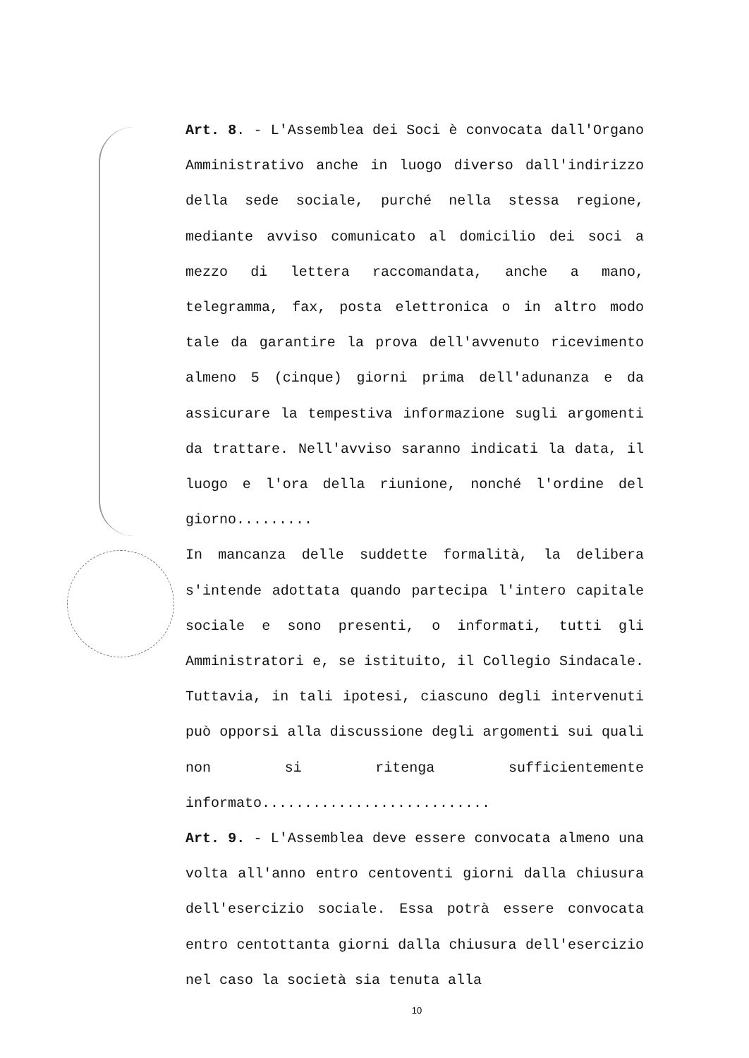Art. 8. - L'Assemblea dei Soci è convocata dall'Organo Amministrativo anche in luogo diverso dall'indirizzo della sede sociale, purché nella stessa regione, mediante avviso comunicato al domicilio dei soci a mezzo di lettera raccomandata, anche a mano, telegramma, fax, posta elettronica o in altro modo tale da garantire la prova dell'avvenuto ricevimento almeno 5 (cinque) giorni prima dell'adunanza e da assicurare la tempestiva informazione sugli argomenti da trattare. Nell'avviso saranno indicati la data, il luogo e l'ora della riunione, nonché l'ordine del giorno.........
In mancanza delle suddette formalità, la delibera s'intende adottata quando partecipa l'intero capitale sociale e sono presenti, o informati, tutti gli Amministratori e, se istituito, il Collegio Sindacale. Tuttavia, in tali ipotesi, ciascuno degli intervenuti può opporsi alla discussione degli argomenti sui quali non si ritenga sufficientemente informato...........................
Art. 9. - L'Assemblea deve essere convocata almeno una volta all'anno entro centoventi giorni dalla chiusura dell'esercizio sociale. Essa potrà essere convocata entro centottanta giorni dalla chiusura dell'esercizio nel caso la società sia tenuta alla
10